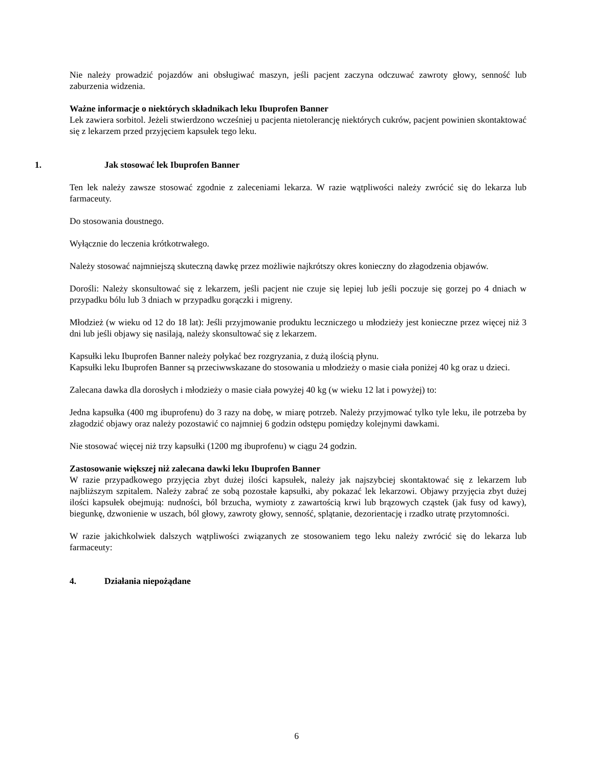Nie należy prowadzić pojazdów ani obsługiwać maszyn, jeśli pacjent zaczyna odczuwać zawroty głowy, senność lub zaburzenia widzenia.
Ważne informacje o niektórych składnikach leku Ibuprofen Banner
Lek zawiera sorbitol. Jeżeli stwierdzono wcześniej u pacjenta nietolerancję niektórych cukrów, pacjent powinien skontaktować się z lekarzem przed przyjęciem kapsułek tego leku.
1. Jak stosować lek Ibuprofen Banner
Ten lek należy zawsze stosować zgodnie z zaleceniami lekarza. W razie wątpliwości należy zwrócić się do lekarza lub farmaceuty.
Do stosowania doustnego.
Wyłącznie do leczenia krótkotrwałego.
Należy stosować najmniejszą skuteczną dawkę przez możliwie najkrótszy okres konieczny do złagodzenia objawów.
Dorośli: Należy skonsultować się z lekarzem, jeśli pacjent nie czuje się lepiej lub jeśli poczuje się gorzej po 4 dniach w przypadku bólu lub 3 dniach w przypadku gorączki i migreny.
Młodzież (w wieku od 12 do 18 lat): Jeśli przyjmowanie produktu leczniczego u młodzieży jest konieczne przez więcej niż 3 dni lub jeśli objawy się nasilają, należy skonsultować się z lekarzem.
Kapsułki leku Ibuprofen Banner należy połykać bez rozgryzania, z dużą ilością płynu.
Kapsułki leku Ibuprofen Banner są przeciwwskazane do stosowania u młodzieży o masie ciała poniżej 40 kg oraz u dzieci.
Zalecana dawka dla dorosłych i młodzieży o masie ciała powyżej 40 kg (w wieku 12 lat i powyżej) to:
Jedna kapsułka (400 mg ibuprofenu) do 3 razy na dobę, w miarę potrzeb. Należy przyjmować tylko tyle leku, ile potrzeba by złagodzić objawy oraz należy pozostawić co najmniej 6 godzin odstępu pomiędzy kolejnymi dawkami.
Nie stosować więcej niż trzy kapsułki (1200 mg ibuprofenu) w ciągu 24 godzin.
Zastosowanie większej niż zalecana dawki leku Ibuprofen Banner
W razie przypadkowego przyjęcia zbyt dużej ilości kapsułek, należy jak najszybciej skontaktować się z lekarzem lub najbliższym szpitalem. Należy zabrać ze sobą pozostałe kapsułki, aby pokazać lek lekarzowi. Objawy przyjęcia zbyt dużej ilości kapsułek obejmują: nudności, ból brzucha, wymioty z zawartością krwi lub brązowych cząstek (jak fusy od kawy), biegunkę, dzwonienie w uszach, ból głowy, zawroty głowy, senność, splątanie, dezorientację i rzadko utratę przytomności.
W razie jakichkolwiek dalszych wątpliwości związanych ze stosowaniem tego leku należy zwrócić się do lekarza lub farmaceuty:
4. Działania niepożądane
6